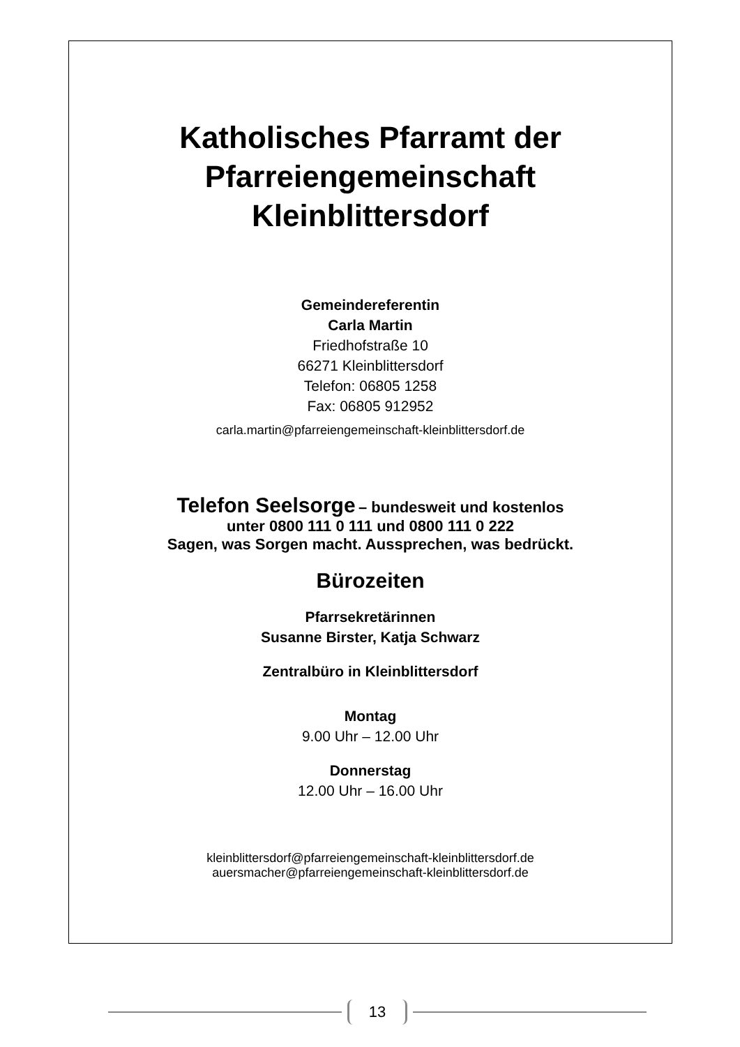Katholisches Pfarramt der
Pfarreiengemeinschaft
Kleinblittersdorf
Gemeindereferentin
Carla Martin
Friedhofstraße 10
66271 Kleinblittersdorf
Telefon: 06805 1258
Fax: 06805 912952
carla.martin@pfarreiengemeinschaft-kleinblittersdorf.de
Telefon Seelsorge – bundesweit und kostenlos
unter 0800 111 0 111 und 0800 111 0 222
Sagen, was Sorgen macht. Aussprechen, was bedrückt.
Bürozeiten
Pfarrsekretärinnen
Susanne Birster, Katja Schwarz
Zentralbüro in Kleinblittersdorf
Montag
9.00 Uhr – 12.00 Uhr
Donnerstag
12.00 Uhr – 16.00 Uhr
kleinblittersdorf@pfarreiengemeinschaft-kleinblittersdorf.de
auersmacher@pfarreiengemeinschaft-kleinblittersdorf.de
13